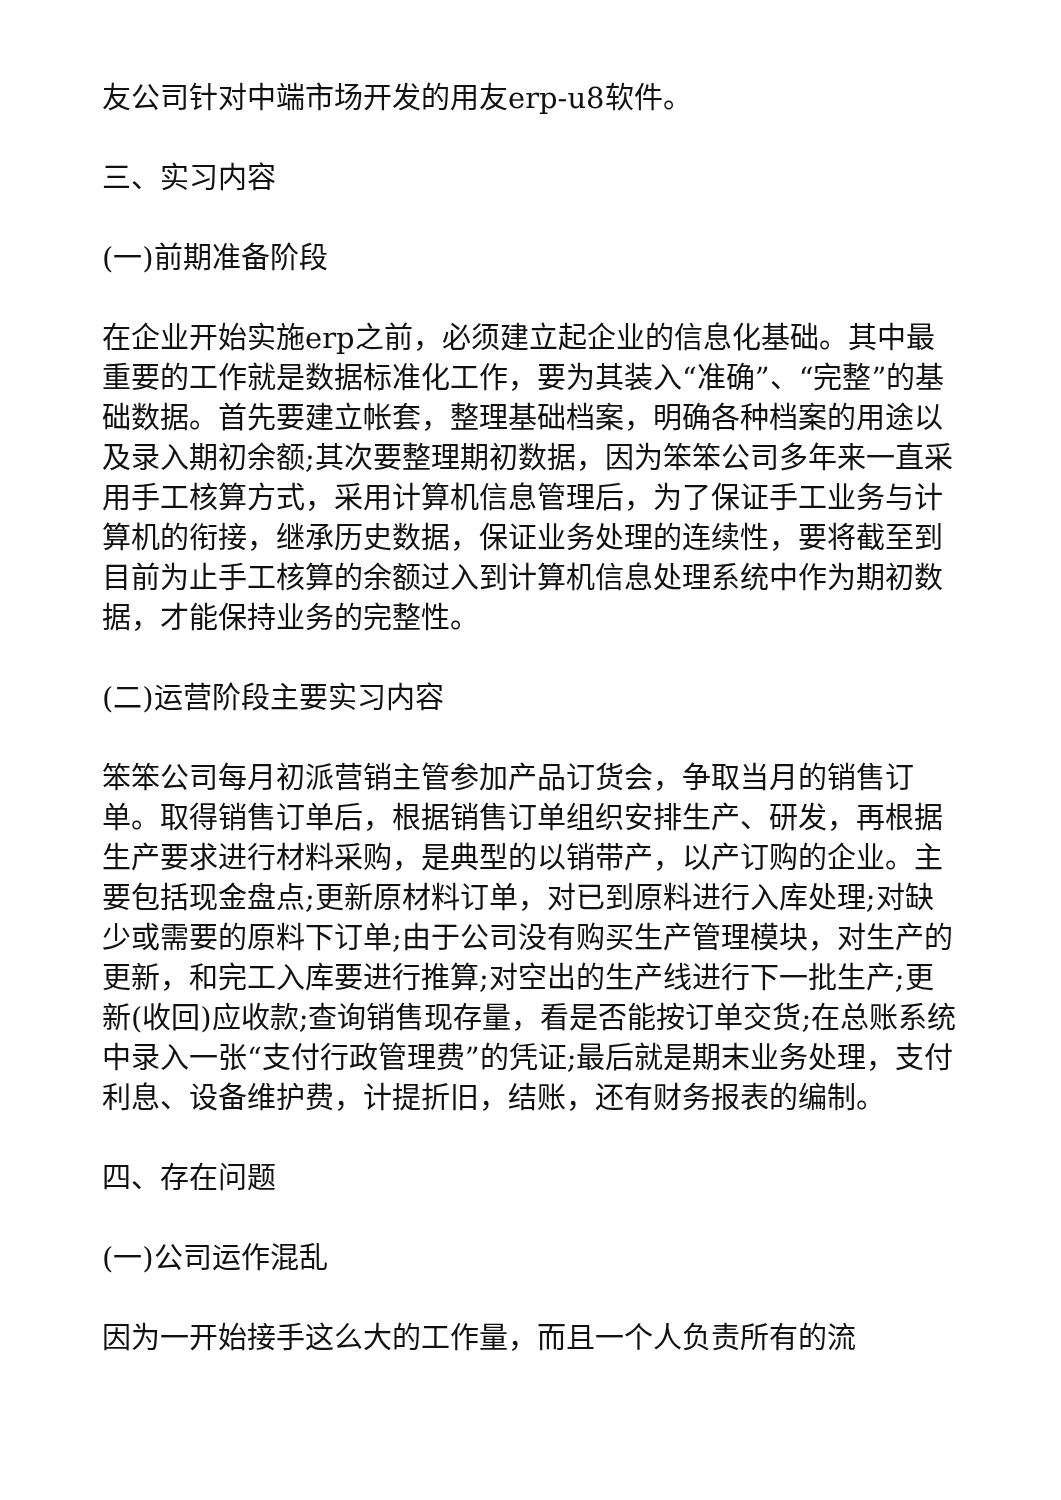友公司针对中端市场开发的用友erp-u8软件。
三、实习内容
(一)前期准备阶段
在企业开始实施erp之前，必须建立起企业的信息化基础。其中最重要的工作就是数据标准化工作，要为其装入“准确”、“完整”的基础数据。首先要建立帐套，整理基础档案，明确各种档案的用途以及录入期初余额;其次要整理期初数据，因为笨笨公司多年来一直采用手工核算方式，采用计算机信息管理后，为了保证手工业务与计算机的衔接，继承历史数据，保证业务处理的连续性，要将截至到目前为止手工核算的余额过入到计算机信息处理系统中作为期初数据，才能保持业务的完整性。
(二)运营阶段主要实习内容
笨笨公司每月初派营销主管参加产品订货会，争取当月的销售订单。取得销售订单后，根据销售订单组织安排生产、研发，再根据生产要求进行材料采购，是典型的以销带产，以产订购的企业。主要包括现金盘点;更新原材料订单，对已到原料进行入库处理;对缺少或需要的原料下订单;由于公司没有购买生产管理模块，对生产的更新，和完工入库要进行推算;对空出的生产线进行下一批生产;更新(收回)应收款;查询销售现存量，看是否能按订单交货;在总账系统中录入一张“支付行政管理费”的凭证;最后就是期末业务处理，支付利息、设备维护费，计提折旧，结账，还有财务报表的编制。
四、存在问题
(一)公司运作混乱
因为一开始接手这么大的工作量，而且一个人负责所有的流